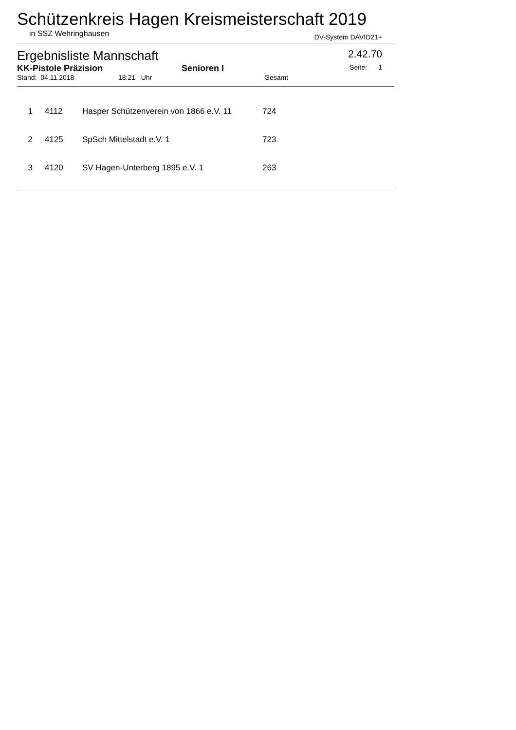Schützenkreis Hagen Kreismeisterschaft 2019
in SSZ Wehringhausen DV-System DAVID21+
Ergebnisliste Mannschaft 2.42.70
KK-Pistole Präzision Senioren I Seite: 1
Stand: 04.11.2018 18:21 Uhr Gesamt
| 1 | 4112 | Hasper Schützenverein von 1866 e.V. 11 | 724 |
| 2 | 4125 | SpSch Mittelstadt e.V. 1 | 723 |
| 3 | 4120 | SV Hagen-Unterberg 1895 e.V. 1 | 263 |